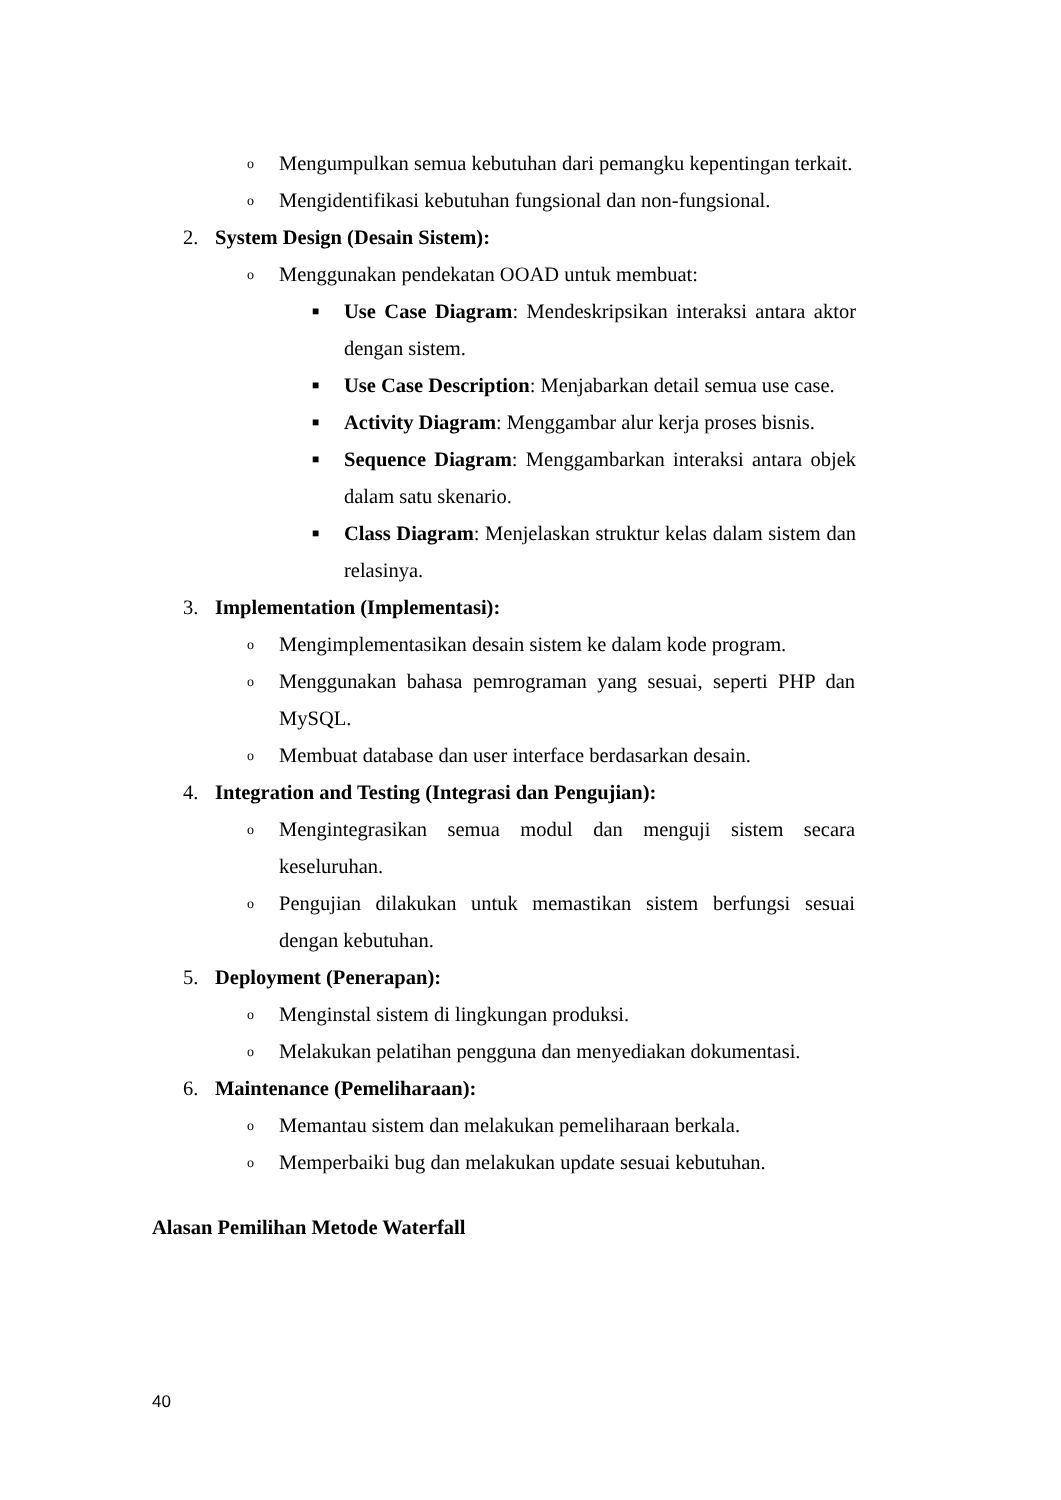o Mengumpulkan semua kebutuhan dari pemangku kepentingan terkait.
o Mengidentifikasi kebutuhan fungsional dan non-fungsional.
2. System Design (Desain Sistem):
o Menggunakan pendekatan OOAD untuk membuat:
■ Use Case Diagram: Mendeskripsikan interaksi antara aktor dengan sistem.
■ Use Case Description: Menjabarkan detail semua use case.
■ Activity Diagram: Menggambar alur kerja proses bisnis.
■ Sequence Diagram: Menggambarkan interaksi antara objek dalam satu skenario.
■ Class Diagram: Menjelaskan struktur kelas dalam sistem dan relasinya.
3. Implementation (Implementasi):
o Mengimplementasikan desain sistem ke dalam kode program.
o Menggunakan bahasa pemrograman yang sesuai, seperti PHP dan MySQL.
o Membuat database dan user interface berdasarkan desain.
4. Integration and Testing (Integrasi dan Pengujian):
o Mengintegrasikan semua modul dan menguji sistem secara keseluruhan.
o Pengujian dilakukan untuk memastikan sistem berfungsi sesuai dengan kebutuhan.
5. Deployment (Penerapan):
o Menginstal sistem di lingkungan produksi.
o Melakukan pelatihan pengguna dan menyediakan dokumentasi.
6. Maintenance (Pemeliharaan):
o Memantau sistem dan melakukan pemeliharaan berkala.
o Memperbaiki bug dan melakukan update sesuai kebutuhan.
Alasan Pemilihan Metode Waterfall
40